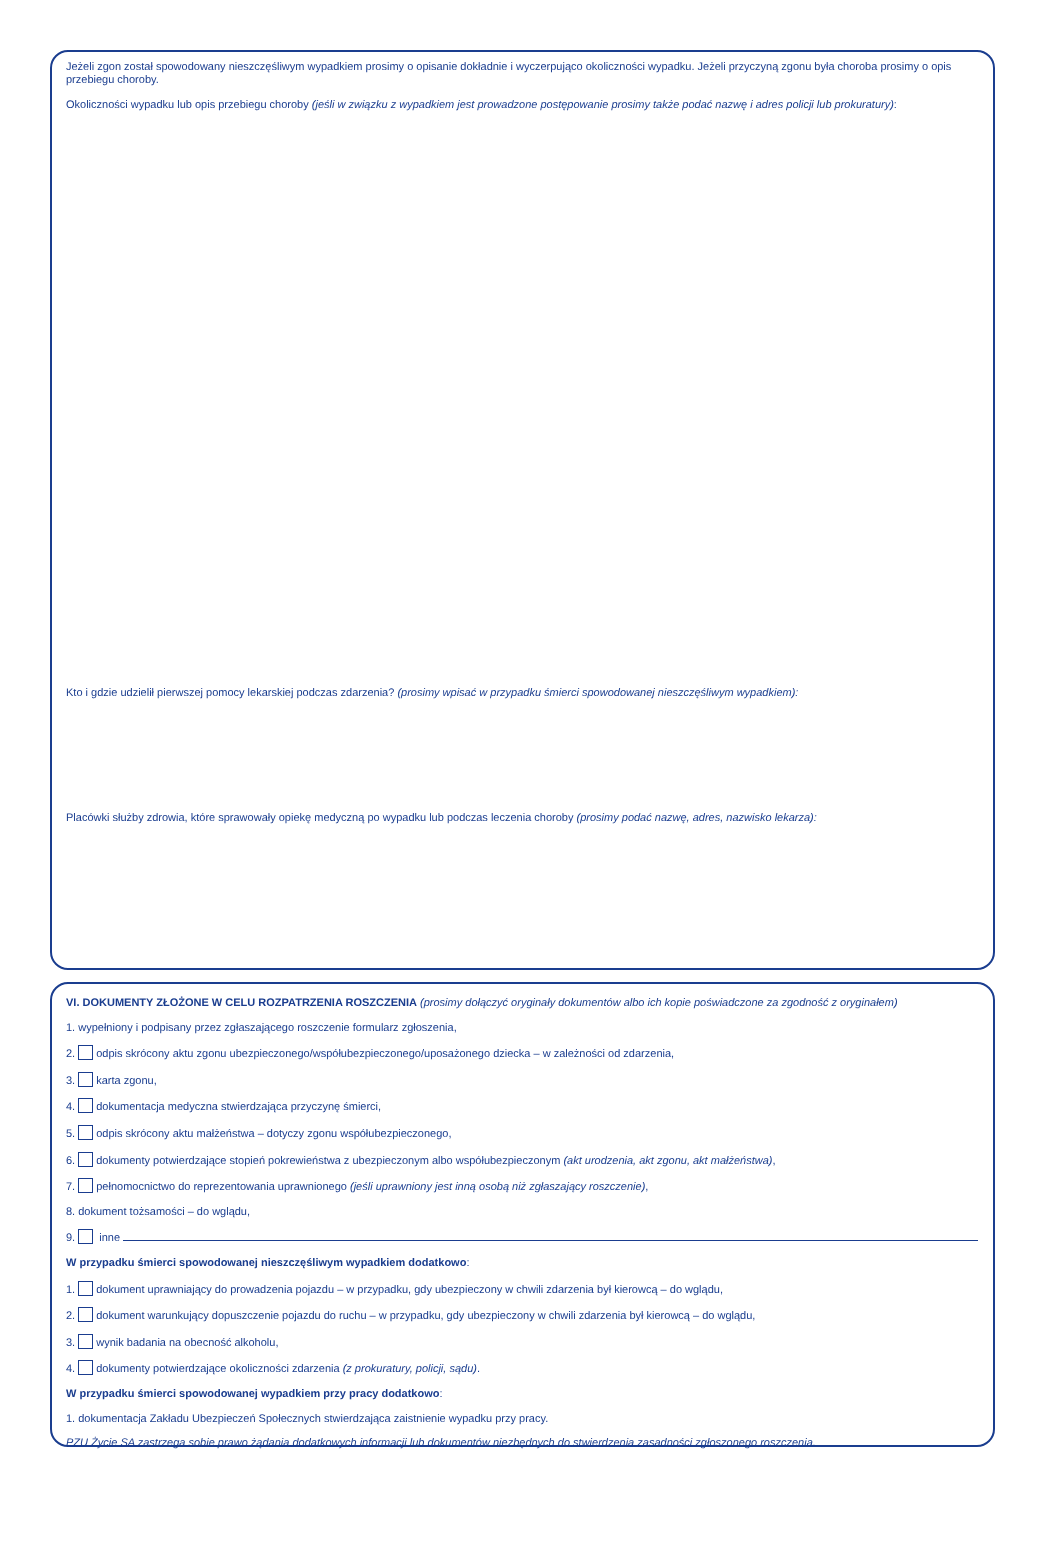Jeżeli zgon został spowodowany nieszczęśliwym wypadkiem prosimy o opisanie dokładnie i wyczerpująco okoliczności wypadku. Jeżeli przyczyną zgonu była choroba prosimy o opis przebiegu choroby.
Okoliczności wypadku lub opis przebiegu choroby (jeśli w związku z wypadkiem jest prowadzone postępowanie prosimy także podać nazwę i adres policji lub prokuratury):
Kto i gdzie udzielił pierwszej pomocy lekarskiej podczas zdarzenia? (prosimy wpisać w przypadku śmierci spowodowanej nieszczęśliwym wypadkiem):
Placówki służby zdrowia, które sprawowały opiekę medyczną po wypadku lub podczas leczenia choroby (prosimy podać nazwę, adres, nazwisko lekarza):
VI. DOKUMENTY ZŁOŻONE W CELU ROZPATRZENIA ROSZCZENIA (prosimy dołączyć oryginały dokumentów albo ich kopie poświadczone za zgodność z oryginałem)
1. wypełniony i podpisany przez zgłaszającego roszczenie formularz zgłoszenia,
2. odpis skrócony aktu zgonu ubezpieczonego/współubezpieczonego/uposażonego dziecka – w zależności od zdarzenia,
3. karta zgonu,
4. dokumentacja medyczna stwierdzająca przyczynę śmierci,
5. odpis skrócony aktu małżeństwa – dotyczy zgonu współubezpieczonego,
6. dokumenty potwierdzające stopień pokrewieństwa z ubezpieczonym albo współubezpieczonym (akt urodzenia, akt zgonu, akt małżeństwa),
7. pełnomocnictwo do reprezentowania uprawnionego (jeśli uprawniony jest inną osobą niż zgłaszający roszczenie),
8. dokument tożsamości – do wglądu,
9. inne
W przypadku śmierci spowodowanej nieszczęśliwym wypadkiem dodatkowo:
1. dokument uprawniający do prowadzenia pojazdu – w przypadku, gdy ubezpieczony w chwili zdarzenia był kierowcą – do wglądu,
2. dokument warunkujący dopuszczenie pojazdu do ruchu – w przypadku, gdy ubezpieczony w chwili zdarzenia był kierowcą – do wglądu,
3. wynik badania na obecność alkoholu,
4. dokumenty potwierdzające okoliczności zdarzenia (z prokuratury, policji, sądu).
W przypadku śmierci spowodowanej wypadkiem przy pracy dodatkowo:
1. dokumentacja Zakładu Ubezpieczeń Społecznych stwierdzająca zaistnienie wypadku przy pracy.
PZU Życie SA zastrzega sobie prawo żądania dodatkowych informacji lub dokumentów niezbędnych do stwierdzenia zasadności zgłoszonego roszczenia.